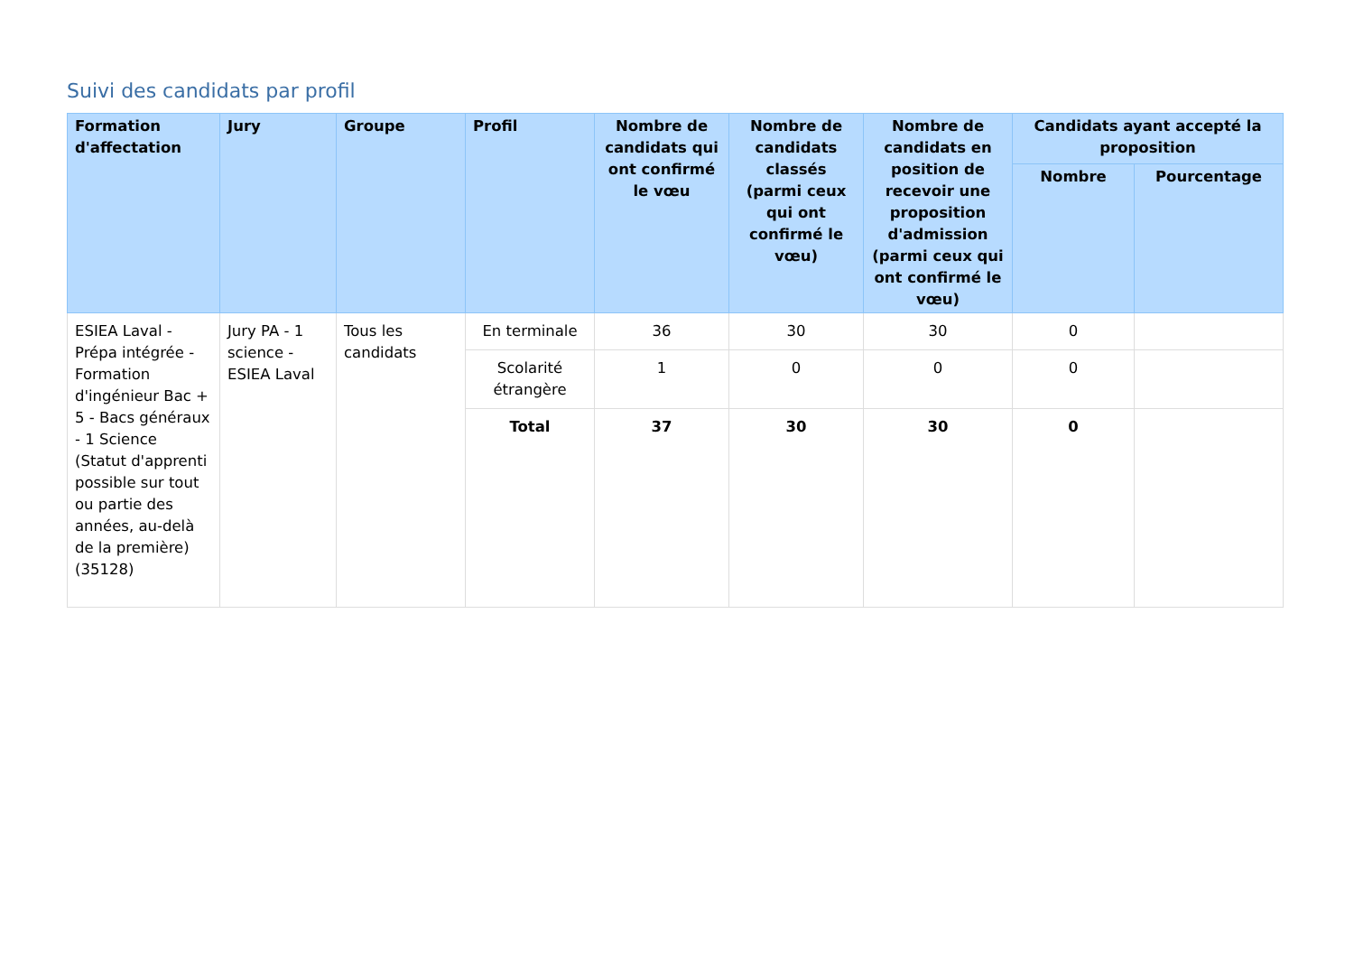Suivi des candidats par profil
| Formation d'affectation | Jury | Groupe | Profil | Nombre de candidats qui ont confirmé le vœu | Nombre de candidats classés (parmi ceux qui ont confirmé le vœu) | Nombre de candidats en position de recevoir une proposition d'admission (parmi ceux qui ont confirmé le vœu) | Candidats ayant accepté la proposition | |
| --- | --- | --- | --- | --- | --- | --- | --- | --- |
| | | | | | | | Nombre | Pourcentage |
| ESIEA Laval - Prépa intégrée - Formation d'ingénieur Bac + 5 - Bacs généraux - 1 Science (Statut d'apprenti possible sur tout ou partie des années, au-delà de la première) (35128) | Jury PA - 1 science - ESIEA Laval | Tous les candidats | En terminale | 36 | 30 | 30 | 0 | |
| | | | Scolarité étrangère | 1 | 0 | 0 | 0 | |
| | | | Total | 37 | 30 | 30 | 0 | |